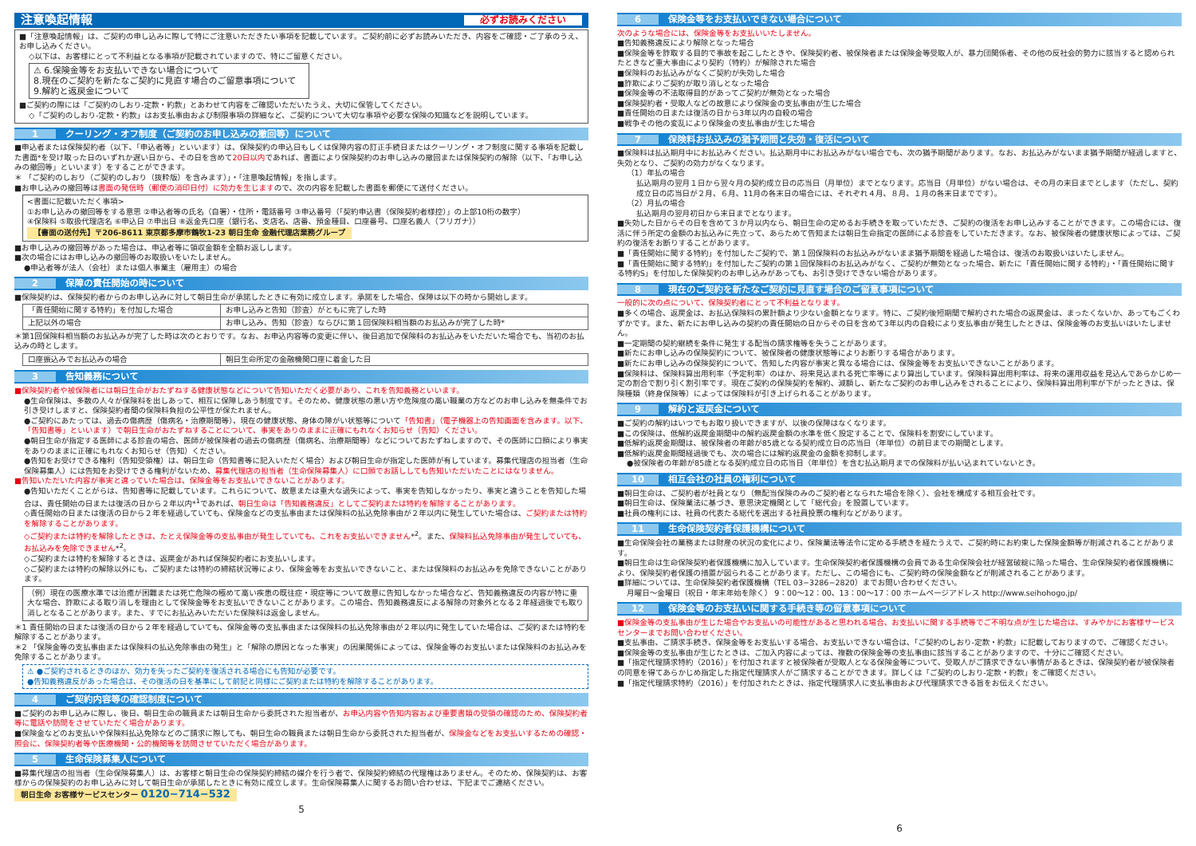注意喚起情報 必ずお読みください
■「注意喚起情報」は、ご契約の申し込みに際して特にご注意いただきたい事項を記載しています。ご契約前に必ずお読みいただき、内容をご確認・ご了承のうえ、お申し込みください。
◇以下は、お客様にとって不利益となる事項が記載されていますので、特にご留意ください。
⚠ 6.保険金等をお支払いできない場合について
8.現在のご契約を新たなご契約に見直す場合のご留意事項について
9.解約と返戻金について
■ご契約の際には「ご契約のしおり-定款・約款」とあわせて内容をご確認いただいたうえ、大切に保管してください。
◇「ご契約のしおり-定款・約款」はお支払事由および制限事項の詳細など、ご契約について大切な事項や必要な保険の知識などを説明しています。
1 クーリング・オフ制度（ご契約のお申し込みの撤回等）について
■申込者または保険契約者（以下、「申込者等」といいます）は、保険契約の申込日もしくは保障内容の訂正手続日またはクーリング・オフ制度に関する事項を記載した書面*を受け取った日のいずれか遅い日から、その日を含めて20日以内であれば、書面により保険契約のお申し込みの撤回または保険契約の解除（以下、「お申し込みの撤回等」といいます）をすることができます。
＊ 「ご契約のしおり（ご契約のしおり（抜粋版）を含みます）」・「注意喚起情報」を指します。
■お申し込みの撤回等は書面の発信時（郵便の消印日付）に効力を生じますので、次の内容を記載した書面を郵便にて送付ください。
<書面に記載いただく事項>
①お申し込みの撤回等をする意思 ②申込者等の氏名（自署）・住所・電話番号 ③申込番号（「契約申込書（保険契約者様控）」の上部10桁の数字）
④保険料 ⑤取扱代理店名 ⑥申込日 ⑦申出日 ⑧返金先口座（銀行名、支店名、店番、預金種目、口座番号、口座名義人（フリガナ））
【書面の送付先】〒206-8611 東京都多摩市鶴牧1-23 朝日生命 金融代理店業務グループ
■お申し込みの撤回等があった場合は、申込者等に領収金額を全額お返しします。
■次の場合にはお申し込みの撤回等のお取扱いをいたしません。
●申込者等が法人（会社）または個人事業主（雇用主）の場合
2 保障の責任開始の時について
■保険契約は、保険契約者からのお申し込みに対して朝日生命が承諾したときに有効に成立します。承諾をした場合、保障は以下の時から開始します。
| 「責任開始に関する特約」を付加した場合 | お申し込みと告知（診査）がともに完了した時 |
| 上記以外の場合 | お申し込み、告知（診査）ならびに第１回保険料相当額のお払込みが完了した時* |
＊第1回保険料相当額のお払込みが完了した時は次のとおりです。なお、お申込内容等の変更に伴い、後日追加で保険料のお払込みをいただいた場合でも、当初のお払込みの時とします。
| 口座振込みでお払込みの場合 | 朝日生命所定の金融機関口座に着金した日 |
3 告知義務について
■保険契約者や被保険者には朝日生命がおたずねする健康状態などについて告知いただく必要があり、これを告知義務といいます。
●生命保険は、多数の人々が保険料を出しあって、相互に保障しあう制度です。そのため、健康状態の悪い方や危険度の高い職業の方などのお申し込みを無条件でお引き受けしますと、保険契約者間の保険料負担の公平性が保たれません。
●ご契約にあたっては、過去の傷病歴（傷病名・治療期間等）、現在の健康状態、身体の障がい状態等について「告知書」（電子機器上の告知画面を含みます。以下、「告知書等」といいます）で朝日生命がおたずねすることについて、事実をありのままに正確にもれなくお知らせ（告知）ください。
●朝日生命が指定する医師による診査の場合、医師が被保険者の過去の傷病歴（傷病名、治療期間等）などについておたずねしますので、その医師に口頭により事実をありのままに正確にもれなくお知らせ（告知）ください。
●告知をお受けできる権利（告知受領権）は、朝日生命（告知書等に記入いただく場合）および朝日生命が指定した医師が有しています。募集代理店の担当者（生命保険募集人）には告知をお受けできる権利がないため、募集代理店の担当者（生命保険募集人）に口頭でお話ししても告知いただいたことにはなりません。
■告知いただいた内容が事実と違っていた場合は、保険金等をお支払いできないことがあります。
●告知いただくことがらは、告知書等に記載しています。これらについて、故意または重大な過失によって、事実を告知しなかったり、事実と違うことを告知した場合は、責任開始の日または復活の日から２年以内*<sup>1</sup>であれば、朝日生命は「告知義務違反」としてご契約または特約を解除することがあります。
◇責任開始の日または復活の日から２年を経過していても、保険金などの支払事由または保険料の払込免除事由が２年以内に発生していた場合は、ご契約または特約を解除することがあります。
◇ご契約または特約を解除したときは、たとえ保険金等の支払事由が発生していても、これをお支払いできません*<sup>2</sup>。また、保険料払込免除事由が発生していても、お払込みを免除できません*<sup>2</sup>。
◇ご契約または特約を解除するときは、返戻金があれば保険契約者にお支払いします。
◇ご契約または特約の解除以外にも、ご契約または特約の締結状況等により、保険金等をお支払いできないこと、または保険料のお払込みを免除できないことがあります。
（例）現在の医療水準では治癒が困難または死亡危険の極めて高い疾患の既往症・現症等について故意に告知しなかった場合など、告知義務違反の内容が特に重大な場合、詐欺による取り消しを理由として保険金等をお支払いできないことがあります。この場合、告知義務違反による解除の対象外となる２年経過後でも取り消しとなることがあります。また、すでにお払込みいただいた保険料は返金しません。
＊1 責任開始の日または復活の日から２年を経過していても、保険金等の支払事由または保険料の払込免除事由が２年以内に発生していた場合は、ご契約または特約を解除することがあります。
＊2 「保険金等の支払事由または保険料の払込免除事由の発生」と「解除の原因となった事実」の因果関係によっては、保険金等のお支払いまたは保険料のお払込みを免除することがあります。
⚠ ●ご契約されるときのほか、効力を失ったご契約を復活される場合にも告知が必要です。
●告知義務違反があった場合は、その復活の日を基準にして前記と同様にご契約または特約を解除することがあります。
4 ご契約内容等の確認制度について
■ご契約のお申し込みに際し、後日、朝日生命の職員または朝日生命から委託された担当者が、お申込内容や告知内容および重要書類の受領の確認のため、保険契約者等に電話や訪問をさせていただく場合があります。
■保険金などのお支払いや保険料払込免除などのご請求に際しても、朝日生命の職員または朝日生命から委託された担当者が、保険金などをお支払いするための確認・照会に、保険契約者等や医療機関・公的機関等を訪問させていただく場合があります。
5 生命保険募集人について
■募集代理店の担当者（生命保険募集人）は、お客様と朝日生命の保険契約締結の媒介を行う者で、保険契約締結の代理権はありません。そのため、保険契約は、お客様からの保険契約のお申し込みに対して朝日生命が承諾したときに有効に成立します。生命保険募集人に関するお問い合わせは、下記までご連絡ください。
朝日生命 お客様サービスセンター 0120−714−532
5
6 保険金等をお支払いできない場合について
次のような場合には、保険金等をお支払いいたしません。
■告知義務違反により解除となった場合
■保険金等を詐取する目的で事故を起こしたときや、保険契約者、被保険者または保険金等受取人が、暴力団関係者、その他の反社会的勢力に該当すると認められたときなど重大事由により契約（特約）が解除された場合
■保険料のお払込みがなくご契約が失効した場合
■詐欺によりご契約が取り消しとなった場合
■保険金等の不法取得目的があってご契約が無効となった場合
■保険契約者・受取人などの故意により保険金の支払事由が生じた場合
■責任開始の日または復活の日から3年以内の自殺の場合
■戦争その他の変乱により保険金の支払事由が生じた場合
7 保険料お払込みの猶予期間と失効・復活について
■保険料は払込期月中にお払込みください。払込期月中にお払込みがない場合でも、次の猶予期間があります。なお、お払込みがないまま猶予期間が経過しますと、失効となり、ご契約の効力がなくなります。
（1）年払の場合
払込期月の翌月１日から翌々月の契約成立日の応当日（月単位）までとなります。応当日（月単位）がない場合は、その月の末日までとします（ただし、契約成立日の応当日が２月、６月、11月の各末日の場合には、それぞれ４月、８月、１月の各末日までです）。
（2）月払の場合
払込期月の翌月初日から末日までとなります。
■失効した日からその日を含めて３か月以内なら、朝日生命の定めるお手続きを取っていただき、ご契約の復活をお申し込みすることができます。この場合には、復活に伴う所定の金額のお払込みに先立って、あらためて告知または朝日生命指定の医師による診査をしていただきます。なお、被保険者の健康状態によっては、ご契約の復活をお断りすることがあります。
■「責任開始に関する特約」を付加したご契約で、第１回保険料のお払込みがないまま猶予期間を経過した場合は、復活のお取扱いはいたしません。
■「責任開始に関する特約」を付加したご契約の第１回保険料のお払込みがなく、ご契約が無効となった場合、新たに「責任開始に関する特約」・「責任開始に関する特約S」を付加した保険契約のお申し込みがあっても、お引き受けできない場合があります。
8 現在のご契約を新たなご契約に見直す場合のご留意事項について
一般的に次の点について、保険契約者にとって不利益となります。
■多くの場合、返戻金は、お払込保険料の累計額より少ない金額となります。特に、ご契約後短期間で解約された場合の返戻金は、まったくないか、あってもごくわずかです。また、新たにお申し込みの契約の責任開始の日からその日を含めて3年以内の自殺により支払事由が発生したときは、保険金等のお支払いはいたしません。
■一定期間の契約継続を条件に発生する配当の請求権等を失うことがあります。
■新たにお申し込みの保険契約について、被保険者の健康状態等によりお断りする場合があります。
■新たにお申し込みの保険契約について、告知した内容が事実と異なる場合には、保険金等をお支払いできないことがあります。
■保険料は、保険料算出用利率（予定利率）のほか、将来見込まれる死亡率等により算出しています。保険料算出用利率は、将来の運用収益を見込んであらかじめ一定の割合で割り引く割引率です。現在ご契約の保険契約を解約、減額し、新たなご契約のお申し込みをされることにより、保険料算出用利率が下がったときは、保険種類（終身保険等）によっては保険料が引き上げられることがあります。
9 解約と返戻金について
■ご契約の解約はいつでもお取り扱いできますが、以後の保障はなくなります。
■この保険は、低解約返戻金期間中の解約返戻金額の水準を低く設定することで、保険料を割安にしています。
■低解約返戻金期間は、被保険者の年齢が85歳となる契約成立日の応当日（年単位）の前日までの期間とします。
■低解約返戻金期間経過後でも、次の場合には解約返戻金の金額を抑制します。
●被保険者の年齢が85歳となる契約成立日の応当日（年単位）を含む払込期月までの保険料が払い込まれていないとき。
10 相互会社の社員の権利について
■朝日生命は、ご契約者が社員となり（無配当保険のみのご契約者となられた場合を除く）、会社を構成する相互会社です。
■朝日生命は、保険業法に基づき、意思決定機関として「総代会」を設置しています。
■社員の権利には、社員の代表たる総代を選出する社員投票の権利などがあります。
11 生命保険契約者保護機構について
■生命保険会社の業務または財産の状況の変化により、保険業法等法令に定める手続きを経たうえで、ご契約時にお約束した保険金額等が削減されることがあります。
■朝日生命は生命保険契約者保護機構に加入しています。生命保険契約者保護機構の会員である生命保険会社が経営破綻に陥った場合、生命保険契約者保護機構により、保険契約者保護の措置が図られることがあります。ただし、この場合にも、ご契約時の保険金額などが削減されることがあります。
■詳細については、生命保険契約者保護機構（TEL 03−3286−2820）までお問い合わせください。
月曜日〜金曜日（祝日・年末年始を除く） 9：00〜12：00、13：00〜17：00 ホームページアドレス http://www.seihohogo.jp/
12 保険金等のお支払いに関する手続き等の留意事項について
■保険金等の支払事由が生じた場合やお支払いの可能性があると思われる場合、お支払いに関する手続等でご不明な点が生じた場合は、すみやかにお客様サービスセンターまでお問い合わせください。
■支払事由、ご請求手続き、保険金等をお支払いする場合、お支払いできない場合は、「ご契約のしおり-定款・約款」に記載しておりますので、ご確認ください。
■保険金等の支払事由が生じたときは、ご加入内容によっては、複数の保険金等の支払事由に該当することがありますので、十分にご確認ください。
■「指定代理請求特約（2016）」を付加されますと被保険者が受取人となる保険金等について、受取人がご請求できない事情があるときは、保険契約者が被保険者の同意を得てあらかじめ指定した指定代理請求人がご請求することができます。詳しくは「ご契約のしおり-定款・約款」をご確認ください。
■「指定代理請求特約（2016）」を付加されたときは、指定代理請求人に支払事由および代理請求できる旨をお伝えください。
6